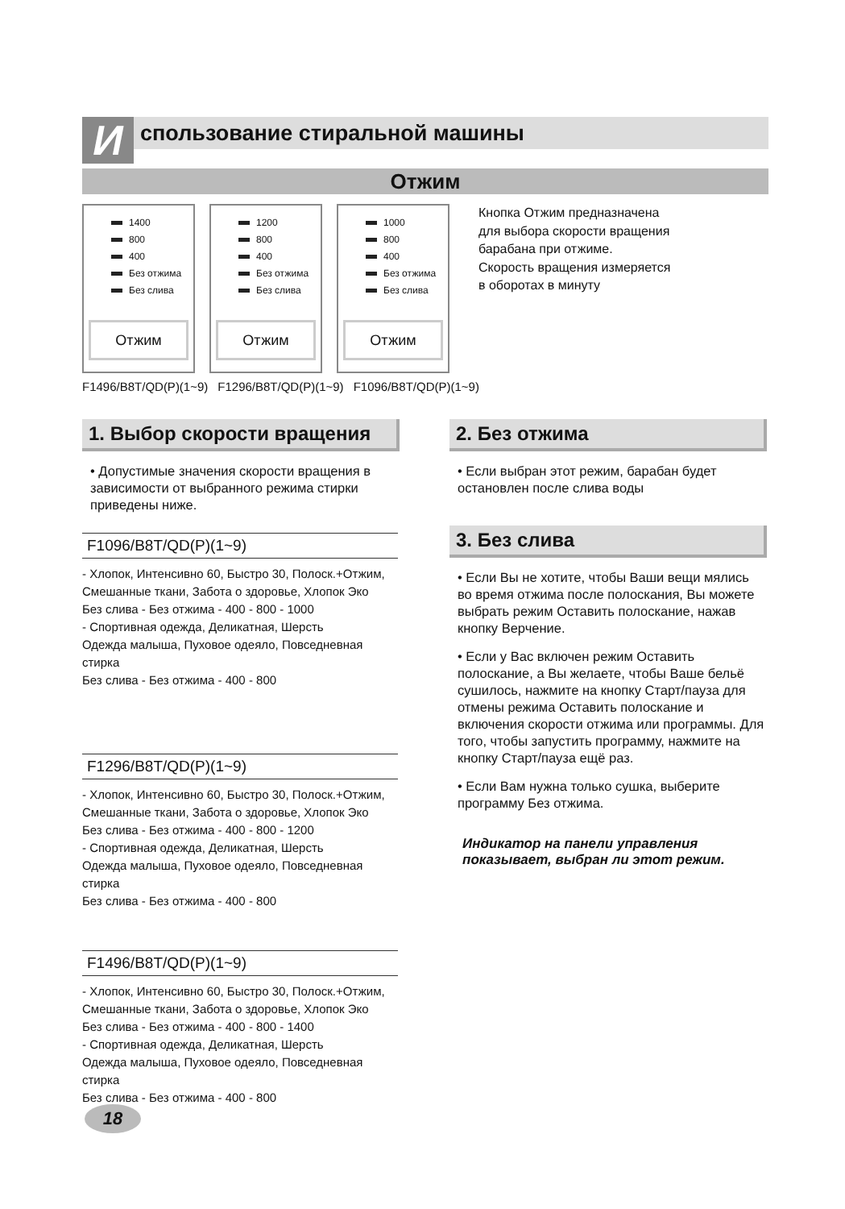И
спользование стиральной машины
Отжим
1400
800
400
Без отжима
Без слива
Отжим
1200
800
400
Без отжима
Без слива
Отжим
1000
800
400
Без отжима
Без слива
Отжим
Кнопка Отжим предназначена для выбора скорости вращения барабана при отжиме. Скорость вращения измеряется в оборотах в минуту
F1496/B8T/QD(P)(1~9) F1296/B8T/QD(P)(1~9) F1096/B8T/QD(P)(1~9)
1. Выбор скорости вращения
• Допустимые значения скорости вращения в зависимости от выбранного режима стирки приведены ниже.
F1096/B8T/QD(P)(1~9)
- Хлопок, Интенсивно 60, Быстро 30, Полоск.+Отжим, Смешанные ткани, Забота о здоровье, Хлопок Эко
Без слива - Без отжима - 400 - 800 - 1000
- Спортивная одежда, Деликатная, Шерсть
Одежда малыша, Пуховое одеяло, Повседневная стирка
Без слива - Без отжима - 400 - 800
F1296/B8T/QD(P)(1~9)
- Хлопок, Интенсивно 60, Быстро 30, Полоск.+Отжим, Смешанные ткани, Забота о здоровье, Хлопок Эко
Без слива - Без отжима - 400 - 800 - 1200
- Спортивная одежда, Деликатная, Шерсть
Одежда малыша, Пуховое одеяло, Повседневная стирка
Без слива - Без отжима - 400 - 800
F1496/B8T/QD(P)(1~9)
- Хлопок, Интенсивно 60, Быстро 30, Полоск.+Отжим, Смешанные ткани, Забота о здоровье, Хлопок Эко
Без слива - Без отжима - 400 - 800 - 1400
- Спортивная одежда, Деликатная, Шерсть
Одежда малыша, Пуховое одеяло, Повседневная стирка
Без слива - Без отжима - 400 - 800
2. Без отжима
• Если выбран этот режим, барабан будет остановлен после слива воды
3. Без слива
• Если Вы не хотите, чтобы Ваши вещи мялись во время отжима после полоскания, Вы можете выбрать режим Оставить полоскание, нажав кнопку Верчение.
• Если у Вас включен режим Оставить полоскание, а Вы желаете, чтобы Ваше бельё сушилось, нажмите на кнопку Старт/пауза для отмены режима Оставить полоскание и включения скорости отжима или программы. Для того, чтобы запустить программу, нажмите на кнопку Старт/пауза ещё раз.
• Если Вам нужна только сушка, выберите программу Без отжима.
Индикатор на панели управления показывает, выбран ли этот режим.
18